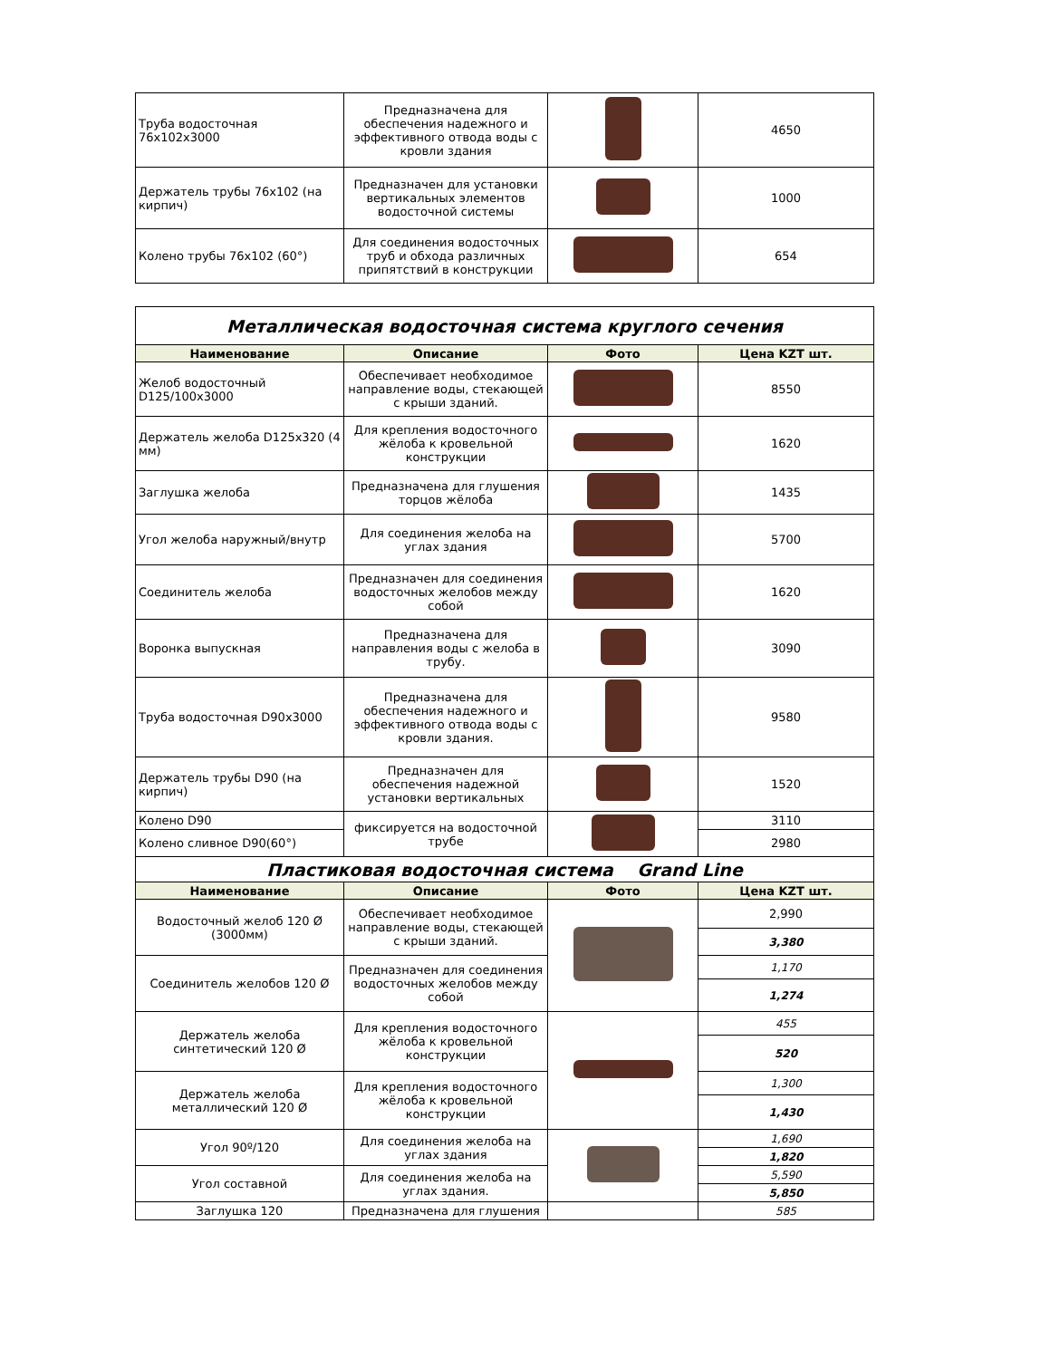| Труба водосточная 76х102х3000 | Предназначена для обеспечения надежного и эффективного отвода воды с кровли здания | | 4650 |
| Держатель трубы 76х102 (на кирпич) | Предназначен для установки вертикальных элементов водосточной системы | | 1000 |
| Колено трубы 76х102 (60°) | Для соединения водосточных труб и обхода различных припятствий в конструкции | | 654 |
| Металлическая водосточная система круглого сечения | | | |
| Наименование | Описание | Фото | Цена KZT шт. |
| Желоб водосточный D125/100х3000 | Обеспечивает необходимое направление воды, стекающей с крыши зданий. | | 8550 |
| Держатель желоба D125х320 (4 мм) | Для крепления водосточного жёлоба к кровельной конструкции | | 1620 |
| Заглушка желоба | Предназначена для глушения торцов жёлоба | | 1435 |
| Угол желоба наружный/внутр | Для соединения желоба на углах здания | | 5700 |
| Соединитель желоба | Предназначен для соединения водосточных желобов между собой | | 1620 |
| Воронка выпускная | Предназначена для направления воды с желоба в трубу. | | 3090 |
| Труба водосточная D90х3000 | Предназначена для обеспечения надежного и эффективного отвода воды с кровли здания. | | 9580 |
| Держатель трубы D90 (на кирпич) | Предназначен для обеспечения надежной установки вертикальных | | 1520 |
| Колено D90 | фиксируется на водосточной трубе | | 3110 |
| Колено сливное D90(60°) | | | 2980 |
| Пластиковая водосточная система Grand Line | | | |
| Наименование | Описание | Фото | Цена KZT шт. |
| Водосточный желоб 120 Ø (3000мм) | Обеспечивает необходимое направление воды, стекающей с крыши зданий. | | 2,990 |
| | | | 3,380 |
| Соединитель желобов 120 Ø | Предназначен для соединения водосточных желобов между собой | | 1,170 |
| | | | 1,274 |
| Держатель желоба синтетический 120 Ø | Для крепления водосточного жёлоба к кровельной конструкции | | 455 |
| | | | 520 |
| Держатель желоба металлический 120 Ø | Для крепления водосточного жёлоба к кровельной конструкции | | 1,300 |
| | | | 1,430 |
| Угол 90º/120 | Для соединения желоба на углах здания | | 1,690 |
| | | | 1,820 |
| Угол составной | Для соединения желоба на углах здания. | | 5,590 |
| | | | 5,850 |
| Заглушка 120 | Предназначена для глушения | | 585 |